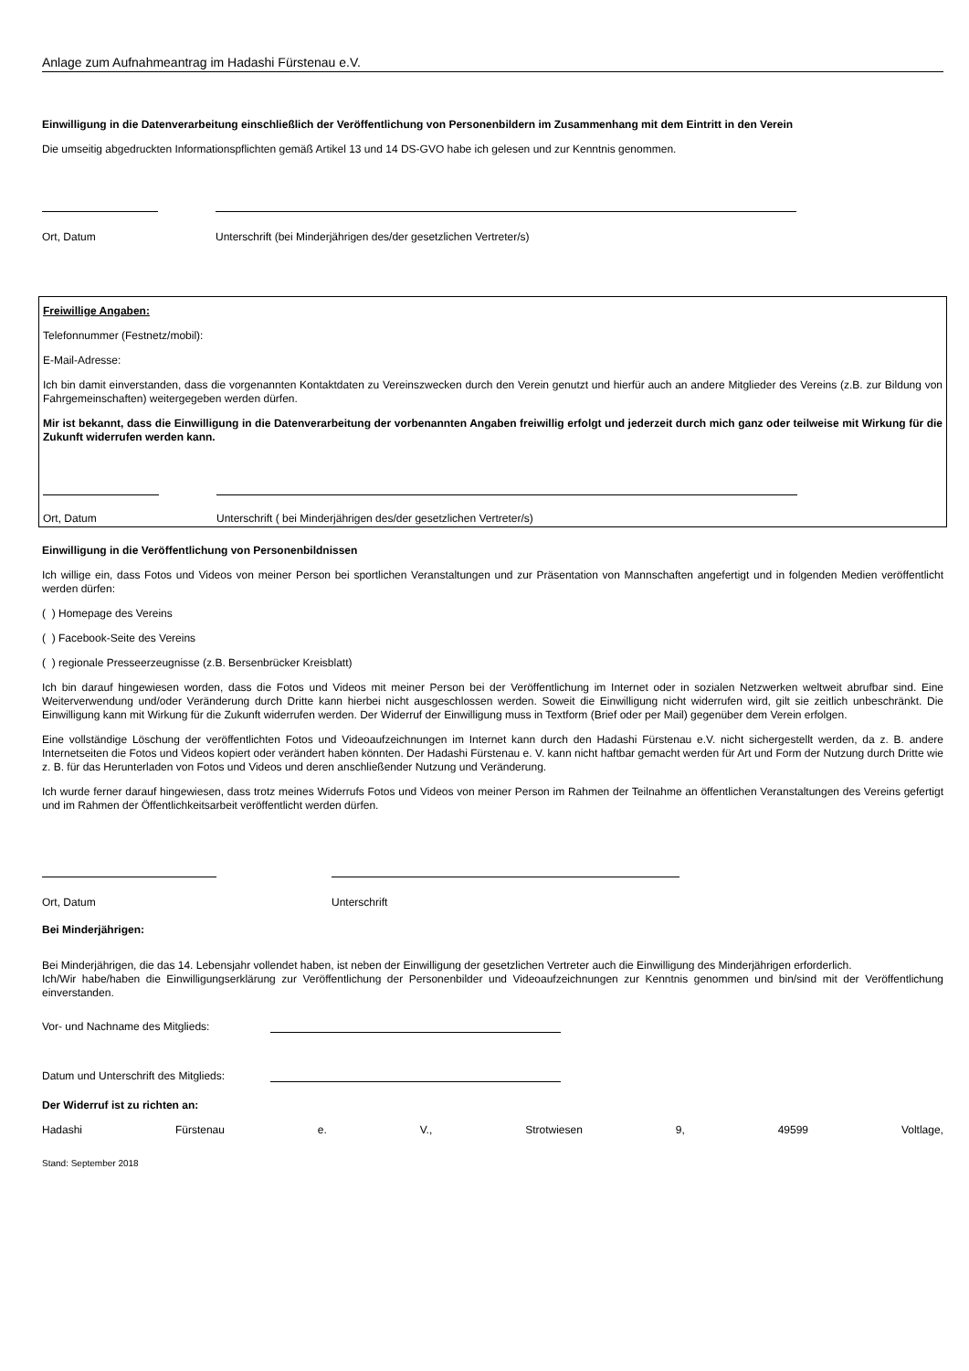Anlage zum Aufnahmeantrag im Hadashi Fürstenau e.V.
Einwilligung in die Datenverarbeitung einschließlich der Veröffentlichung von Personenbildern im Zusammenhang mit dem Eintritt in den Verein
Die umseitig abgedruckten Informationspflichten gemäß Artikel 13 und 14 DS-GVO habe ich gelesen und zur Kenntnis genommen.
Ort, Datum Unterschrift (bei Minderjährigen des/der gesetzlichen Vertreter/s)
Freiwillige Angaben:
Telefonnummer (Festnetz/mobil):
E-Mail-Adresse:
Ich bin damit einverstanden, dass die vorgenannten Kontaktdaten zu Vereinszwecken durch den Verein genutzt und hierfür auch an andere Mitglieder des Vereins (z.B. zur Bildung von Fahrgemeinschaften) weitergegeben werden dürfen.
Mir ist bekannt, dass die Einwilligung in die Datenverarbeitung der vorbenannten Angaben freiwillig erfolgt und jederzeit durch mich ganz oder teilweise mit Wirkung für die Zukunft widerrufen werden kann.
Ort, Datum Unterschrift ( bei Minderjährigen des/der gesetzlichen Vertreter/s)
Einwilligung in die Veröffentlichung von Personenbildnissen
Ich willige ein, dass Fotos und Videos von meiner Person bei sportlichen Veranstaltungen und zur Präsentation von Mannschaften angefertigt und in folgenden Medien veröffentlicht werden dürfen:
( ) Homepage des Vereins
( ) Facebook-Seite des Vereins
( ) regionale Presseerzeugnisse (z.B. Bersenbrücker Kreisblatt)
Ich bin darauf hingewiesen worden, dass die Fotos und Videos mit meiner Person bei der Veröffentlichung im Internet oder in sozialen Netzwerken weltweit abrufbar sind. Eine Weiterverwendung und/oder Veränderung durch Dritte kann hierbei nicht ausgeschlossen werden. Soweit die Einwilligung nicht widerrufen wird, gilt sie zeitlich unbeschränkt. Die Einwilligung kann mit Wirkung für die Zukunft widerrufen werden. Der Widerruf der Einwilligung muss in Textform (Brief oder per Mail) gegenüber dem Verein erfolgen.
Eine vollständige Löschung der veröffentlichten Fotos und Videoaufzeichnungen im Internet kann durch den Hadashi Fürstenau e.V. nicht sichergestellt werden, da z. B. andere Internetseiten die Fotos und Videos kopiert oder verändert haben könnten. Der Hadashi Fürstenau e. V. kann nicht haftbar gemacht werden für Art und Form der Nutzung durch Dritte wie z. B. für das Herunterladen von Fotos und Videos und deren anschließender Nutzung und Veränderung.
Ich wurde ferner darauf hingewiesen, dass trotz meines Widerrufs Fotos und Videos von meiner Person im Rahmen der Teilnahme an öffentlichen Veranstaltungen des Vereins gefertigt und im Rahmen der Öffentlichkeitsarbeit veröffentlicht werden dürfen.
Ort, Datum Unterschrift
Bei Minderjährigen:
Bei Minderjährigen, die das 14. Lebensjahr vollendet haben, ist neben der Einwilligung der gesetzlichen Vertreter auch die Einwilligung des Minderjährigen erforderlich.
Ich/Wir habe/haben die Einwilligungserklärung zur Veröffentlichung der Personenbilder und Videoaufzeichnungen zur Kenntnis genommen und bin/sind mit der Veröffentlichung einverstanden.
Vor- und Nachname des Mitglieds:
Datum und Unterschrift des Mitglieds:
Der Widerruf ist zu richten an:
Hadashi Fürstenau e. V., Strotwiesen 9, 49599 Voltlage,
Stand: September 2018